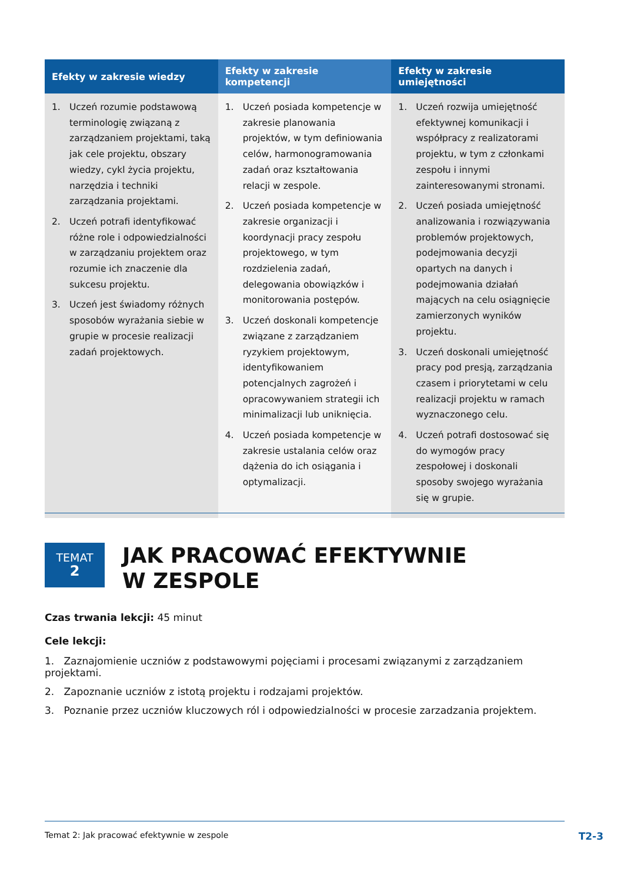| Efekty w zakresie wiedzy | Efekty w zakresie kompetencji | Efekty w zakresie umiejętności |
| --- | --- | --- |
| 1. Uczeń rozumie podstawową terminologię związaną z zarządzaniem projektami, taką jak cele projektu, obszary wiedzy, cykl życia projektu, narzędzia i techniki zarządzania projektami. 2. Uczeń potrafi identyfikować różne role i odpowiedzialności w zarządzaniu projektem oraz rozumie ich znaczenie dla sukcesu projektu. 3. Uczeń jest świadomy różnych sposobów wyrażania siebie w grupie w procesie realizacji zadań projektowych. | 1. Uczeń posiada kompetencje w zakresie planowania projektów, w tym definiowania celów, harmonogramowania zadań oraz kształtowania relacji w zespole. 2. Uczeń posiada kompetencje w zakresie organizacji i koordynacji pracy zespołu projektowego, w tym rozdzielenia zadań, delegowania obowiązków i monitorowania postępów. 3. Uczeń doskonali kompetencje związane z zarządzaniem ryzykiem projektowym, identyfikowaniem potencjalnych zagrożeń i opracowywaniem strategii ich minimalizacji lub uniknięcia. 4. Uczeń posiada kompetencje w zakresie ustalania celów oraz dążenia do ich osiągania i optymalizacji. | 1. Uczeń rozwija umiejętność efektywnej komunikacji i współpracy z realizatorami projektu, w tym z członkami zespołu i innymi zainteresowanymi stronami. 2. Uczeń posiada umiejętność analizowania i rozwiązywania problemów projektowych, podejmowania decyzji opartych na danych i podejmowania działań mających na celu osiągnięcie zamierzonych wyników projektu. 3. Uczeń doskonali umiejętność pracy pod presją, zarządzania czasem i priorytetami w celu realizacji projektu w ramach wyznaczonego celu. 4. Uczeń potrafi dostosować się do wymogów pracy zespołowej i doskonali sposoby swojego wyrażania się w grupie. |
TEMAT
2
JAK PRACOWAĆ EFEKTYWNIE
W ZESPOLE
Czas trwania lekcji: 45 minut
Cele lekcji:
1. Zaznajomienie uczniów z podstawowymi pojęciami i procesami związanymi z zarządzaniem projektami.
2. Zapoznanie uczniów z istotą projektu i rodzajami projektów.
3. Poznanie przez uczniów kluczowych ról i odpowiedzialności w procesie zarzadzania projektem.
Temat 2: Jak pracować efektywnie w zespole T2-3